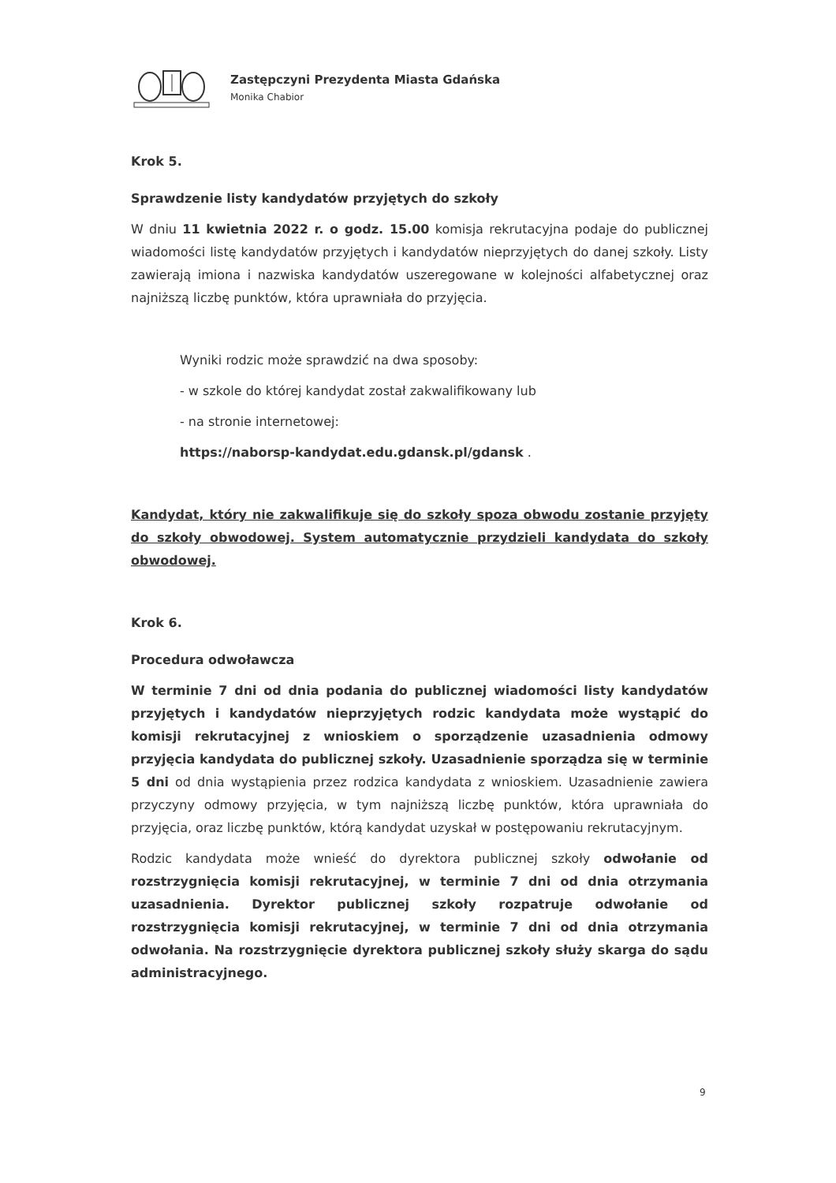Zastępczyni Prezydenta Miasta Gdańska
Monika Chabior
Krok 5.
Sprawdzenie listy kandydatów przyjętych do szkoły
W dniu 11 kwietnia 2022 r. o godz. 15.00 komisja rekrutacyjna podaje do publicznej wiadomości listę kandydatów przyjętych i kandydatów nieprzyjętych do danej szkoły. Listy zawierają imiona i nazwiska kandydatów uszeregowane w kolejności alfabetycznej oraz najniższą liczbę punktów, która uprawniała do przyjęcia.
Wyniki rodzic może sprawdzić na dwa sposoby:
- w szkole do której kandydat został zakwalifikowany lub
- na stronie internetowej:
https://naborsp-kandydat.edu.gdansk.pl/gdansk .
Kandydat, który nie zakwalifikuje się do szkoły spoza obwodu zostanie przyjęty do szkoły obwodowej. System automatycznie przydzieli kandydata do szkoły obwodowej.
Krok 6.
Procedura odwoławcza
W terminie 7 dni od dnia podania do publicznej wiadomości listy kandydatów przyjętych i kandydatów nieprzyjętych rodzic kandydata może wystąpić do komisji rekrutacyjnej z wnioskiem o sporządzenie uzasadnienia odmowy przyjęcia kandydata do publicznej szkoły. Uzasadnienie sporządza się w terminie 5 dni od dnia wystąpienia przez rodzica kandydata z wnioskiem. Uzasadnienie zawiera przyczyny odmowy przyjęcia, w tym najniższą liczbę punktów, która uprawniała do przyjęcia, oraz liczbę punktów, którą kandydat uzyskał w postępowaniu rekrutacyjnym.
Rodzic kandydata może wnieść do dyrektora publicznej szkoły odwołanie od rozstrzygnięcia komisji rekrutacyjnej, w terminie 7 dni od dnia otrzymania uzasadnienia. Dyrektor publicznej szkoły rozpatruje odwołanie od rozstrzygnięcia komisji rekrutacyjnej, w terminie 7 dni od dnia otrzymania odwołania. Na rozstrzygnięcie dyrektora publicznej szkoły służy skarga do sądu administracyjnego.
9